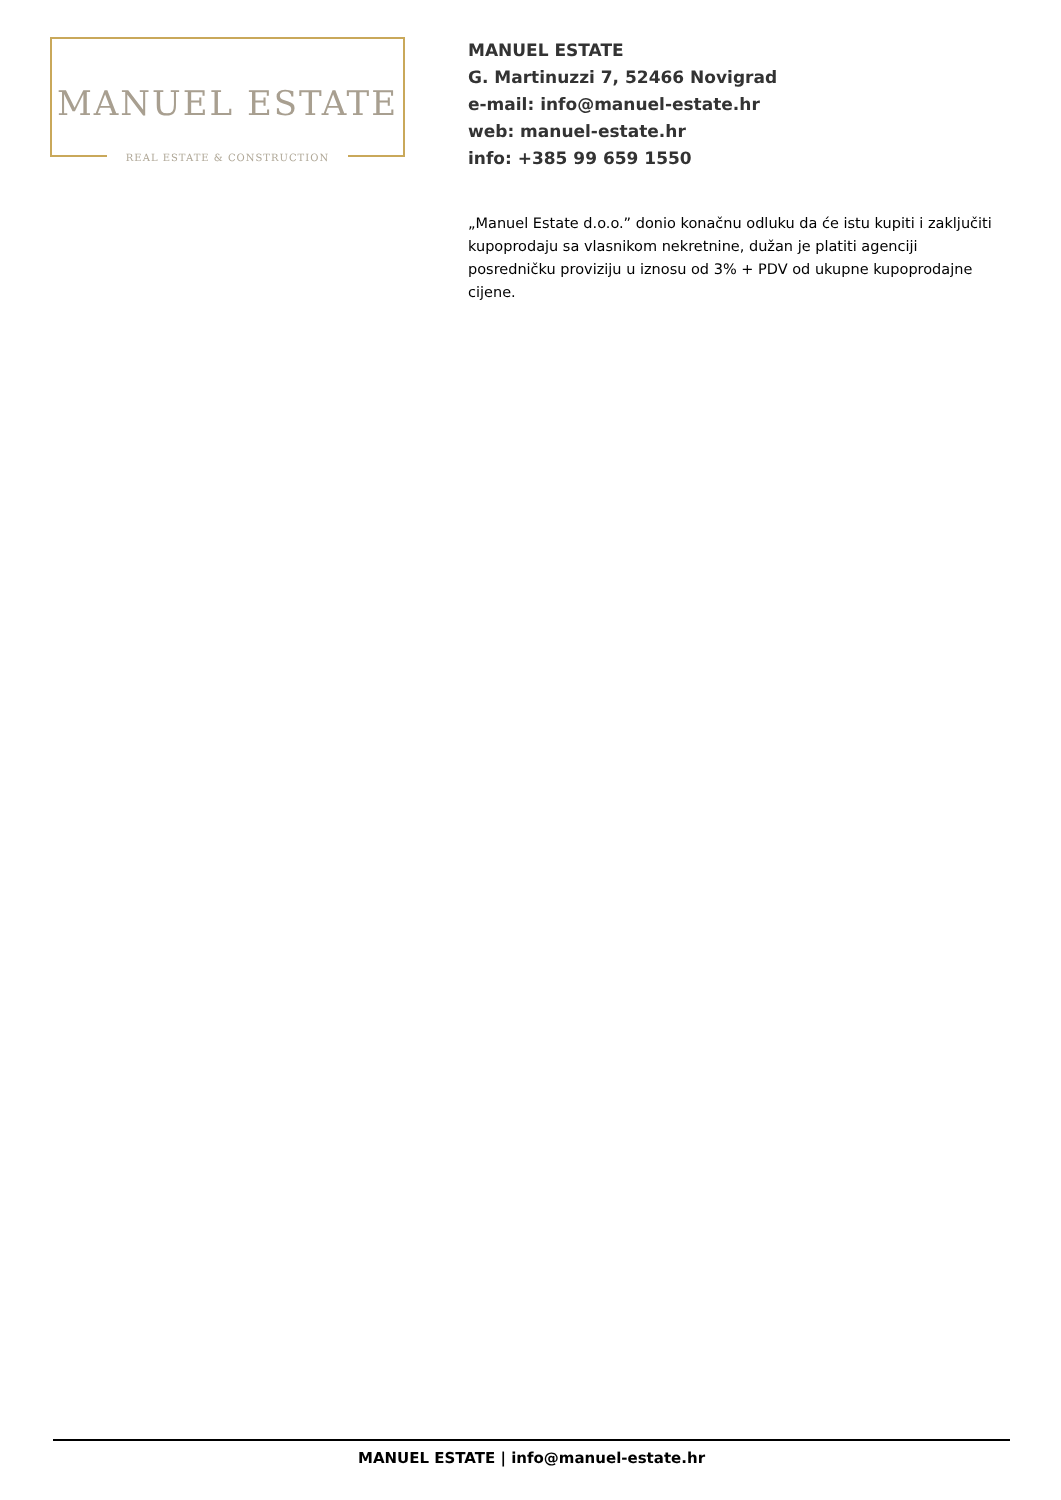MANUEL ESTATE
REAL ESTATE & CONSTRUCTION
MANUEL ESTATE
G. Martinuzzi 7, 52466 Novigrad
e-mail: info@manuel-estate.hr
web: manuel-estate.hr
info: +385 99 659 1550
„Manuel Estate d.o.o.” donio konačnu odluku da će istu kupiti i zaključiti kupoprodaju sa vlasnikom nekretnine, dužan je platiti agenciji posredničku proviziju u iznosu od 3% + PDV od ukupne kupoprodajne cijene.
MANUEL ESTATE | info@manuel-estate.hr